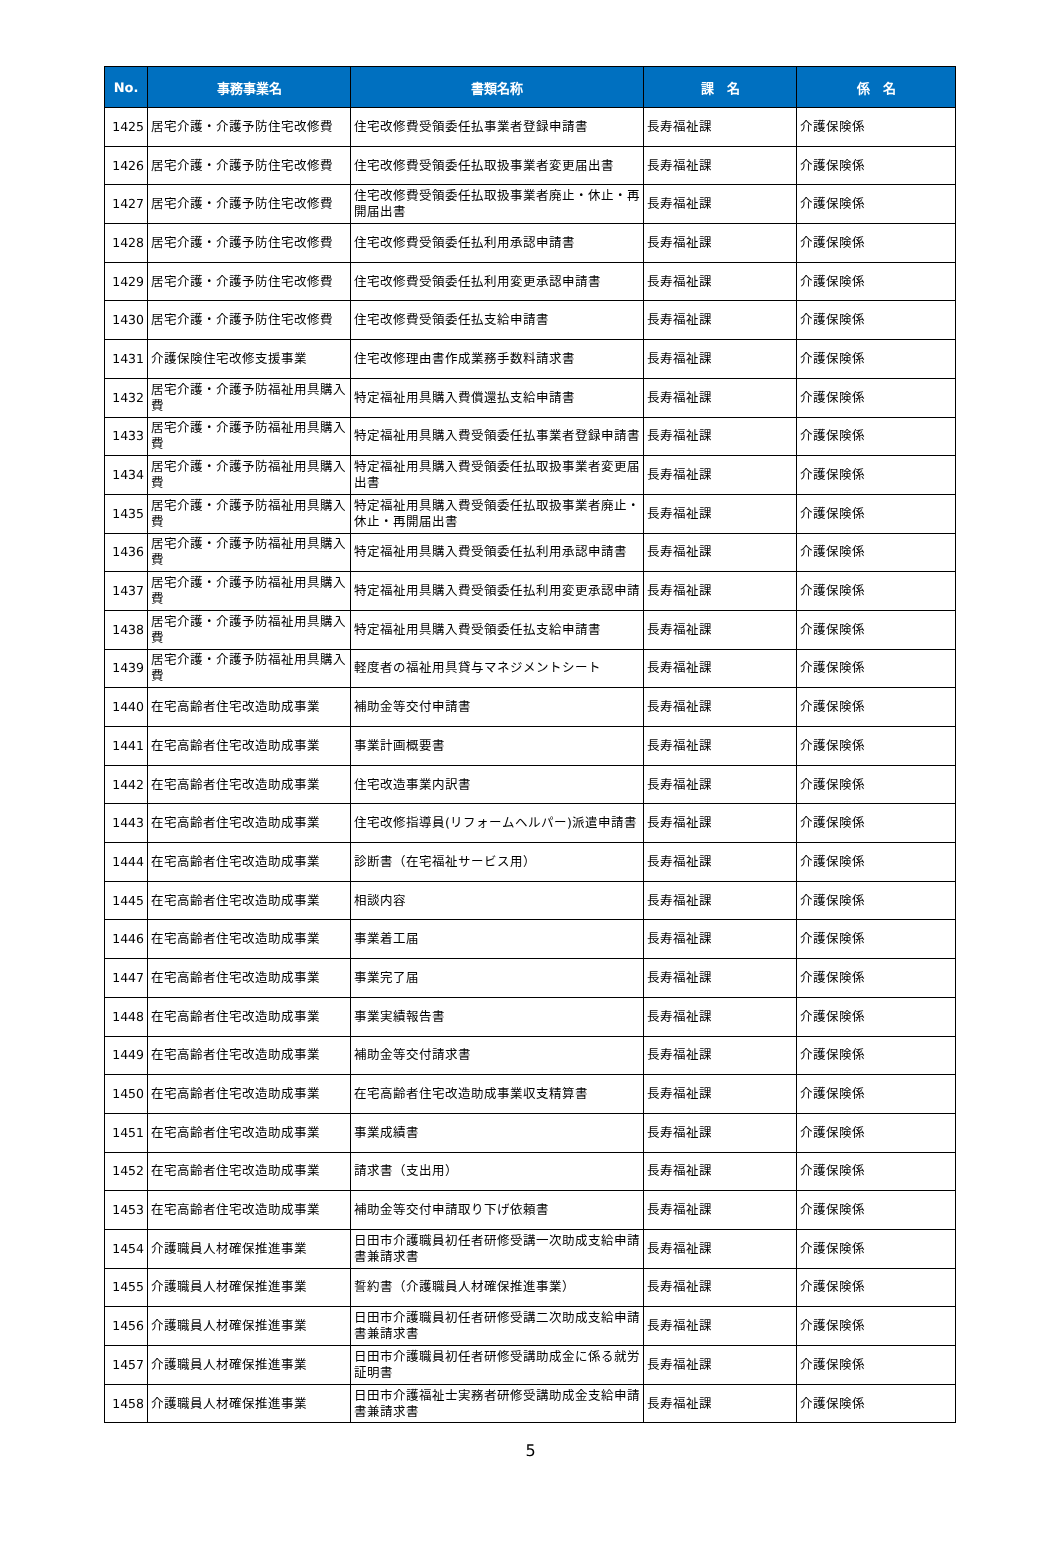| No. | 事務事業名 | 書類名称 | 課 名 | 係 名 |
| --- | --- | --- | --- | --- |
| 1425 | 居宅介護・介護予防住宅改修費 | 住宅改修費受領委任払事業者登録申請書 | 長寿福祉課 | 介護保険係 |
| 1426 | 居宅介護・介護予防住宅改修費 | 住宅改修費受領委任払取扱事業者変更届出書 | 長寿福祉課 | 介護保険係 |
| 1427 | 居宅介護・介護予防住宅改修費 | 住宅改修費受領委任払取扱事業者廃止・休止・再開届出書 | 長寿福祉課 | 介護保険係 |
| 1428 | 居宅介護・介護予防住宅改修費 | 住宅改修費受領委任払利用承認申請書 | 長寿福祉課 | 介護保険係 |
| 1429 | 居宅介護・介護予防住宅改修費 | 住宅改修費受領委任払利用変更承認申請書 | 長寿福祉課 | 介護保険係 |
| 1430 | 居宅介護・介護予防住宅改修費 | 住宅改修費受領委任払支給申請書 | 長寿福祉課 | 介護保険係 |
| 1431 | 介護保険住宅改修支援事業 | 住宅改修理由書作成業務手数料請求書 | 長寿福祉課 | 介護保険係 |
| 1432 | 居宅介護・介護予防福祉用具購入費 | 特定福祉用具購入費償還払支給申請書 | 長寿福祉課 | 介護保険係 |
| 1433 | 居宅介護・介護予防福祉用具購入費 | 特定福祉用具購入費受領委任払事業者登録申請書 | 長寿福祉課 | 介護保険係 |
| 1434 | 居宅介護・介護予防福祉用具購入費 | 特定福祉用具購入費受領委任払取扱事業者変更届出書 | 長寿福祉課 | 介護保険係 |
| 1435 | 居宅介護・介護予防福祉用具購入費 | 特定福祉用具購入費受領委任払取扱事業者廃止・休止・再開届出書 | 長寿福祉課 | 介護保険係 |
| 1436 | 居宅介護・介護予防福祉用具購入費 | 特定福祉用具購入費受領委任払利用承認申請書 | 長寿福祉課 | 介護保険係 |
| 1437 | 居宅介護・介護予防福祉用具購入費 | 特定福祉用具購入費受領委任払利用変更承認申請 | 長寿福祉課 | 介護保険係 |
| 1438 | 居宅介護・介護予防福祉用具購入費 | 特定福祉用具購入費受領委任払支給申請書 | 長寿福祉課 | 介護保険係 |
| 1439 | 居宅介護・介護予防福祉用具購入費 | 軽度者の福祉用具貸与マネジメントシート | 長寿福祉課 | 介護保険係 |
| 1440 | 在宅高齢者住宅改造助成事業 | 補助金等交付申請書 | 長寿福祉課 | 介護保険係 |
| 1441 | 在宅高齢者住宅改造助成事業 | 事業計画概要書 | 長寿福祉課 | 介護保険係 |
| 1442 | 在宅高齢者住宅改造助成事業 | 住宅改造事業内訳書 | 長寿福祉課 | 介護保険係 |
| 1443 | 在宅高齢者住宅改造助成事業 | 住宅改修指導員(リフォームヘルパー)派遣申請書 | 長寿福祉課 | 介護保険係 |
| 1444 | 在宅高齢者住宅改造助成事業 | 診断書（在宅福祉サービス用） | 長寿福祉課 | 介護保険係 |
| 1445 | 在宅高齢者住宅改造助成事業 | 相談内容 | 長寿福祉課 | 介護保険係 |
| 1446 | 在宅高齢者住宅改造助成事業 | 事業着工届 | 長寿福祉課 | 介護保険係 |
| 1447 | 在宅高齢者住宅改造助成事業 | 事業完了届 | 長寿福祉課 | 介護保険係 |
| 1448 | 在宅高齢者住宅改造助成事業 | 事業実績報告書 | 長寿福祉課 | 介護保険係 |
| 1449 | 在宅高齢者住宅改造助成事業 | 補助金等交付請求書 | 長寿福祉課 | 介護保険係 |
| 1450 | 在宅高齢者住宅改造助成事業 | 在宅高齢者住宅改造助成事業収支精算書 | 長寿福祉課 | 介護保険係 |
| 1451 | 在宅高齢者住宅改造助成事業 | 事業成績書 | 長寿福祉課 | 介護保険係 |
| 1452 | 在宅高齢者住宅改造助成事業 | 請求書（支出用） | 長寿福祉課 | 介護保険係 |
| 1453 | 在宅高齢者住宅改造助成事業 | 補助金等交付申請取り下げ依頼書 | 長寿福祉課 | 介護保険係 |
| 1454 | 介護職員人材確保推進事業 | 日田市介護職員初任者研修受講一次助成支給申請書兼請求書 | 長寿福祉課 | 介護保険係 |
| 1455 | 介護職員人材確保推進事業 | 誓約書（介護職員人材確保推進事業） | 長寿福祉課 | 介護保険係 |
| 1456 | 介護職員人材確保推進事業 | 日田市介護職員初任者研修受講二次助成支給申請書兼請求書 | 長寿福祉課 | 介護保険係 |
| 1457 | 介護職員人材確保推進事業 | 日田市介護職員初任者研修受講助成金に係る就労証明書 | 長寿福祉課 | 介護保険係 |
| 1458 | 介護職員人材確保推進事業 | 日田市介護福祉士実務者研修受講助成金支給申請書兼請求書 | 長寿福祉課 | 介護保険係 |
5